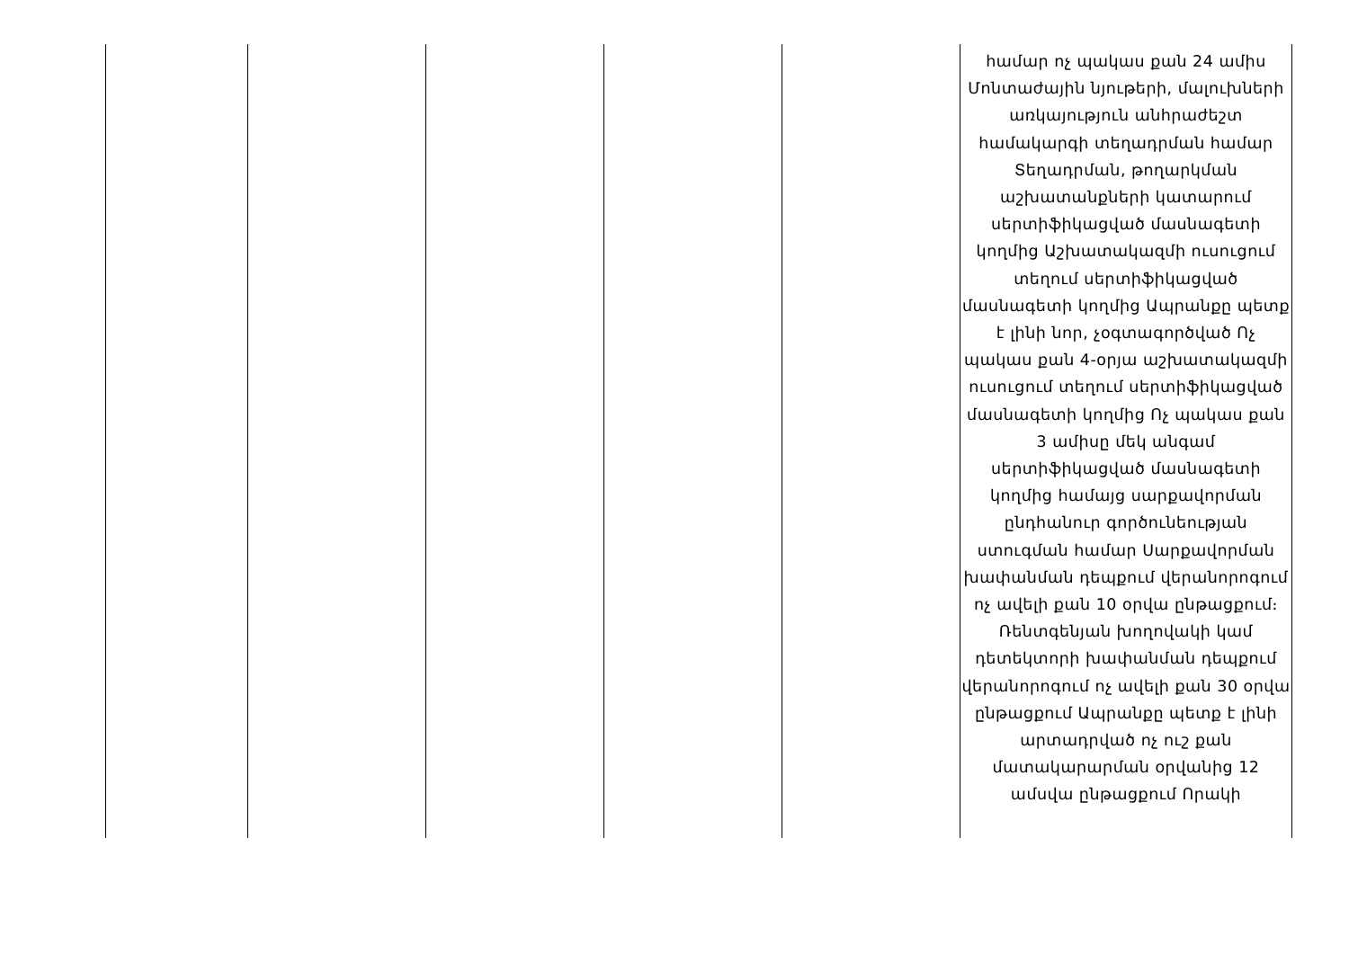| | | | | | համար ոչ պակաս քան 24 ամիս Մոնտաժային նյութերի, մալուխների առկայություն անհրաժեշտ համակարգի տեղադրման համար Տեղադրման, թողարկման աշխատանքների կատարում սերտիֆիկացված մասնագետի կողմից Աշխատակազմի ուսուցում տեղում սերտիֆիկացված մասնագետի կողմից Ապրանքը պետք է լինի նոր, չօգտագործված Ոչ պակաս քան 4-օրյա աշխատակազմի ուսուցում տեղում սերտիֆիկացված մասնագետի կողմից Ոչ պակաս քան 3 ամիսը մեկ անգամ սերտիֆիկացված մասնագետի կողմից համայց սարքավորման ընդհանուր գործունեության ստուգման համար Սարքավորման խափանման դեպքում վերանորոգում ոչ ավելի քան 10 օրվա ընթացքում։ Ռենտգենյան խողովակի կամ դետեկտորի խափանման դեպքում վերանորոգում ոչ ավելի քան 30 օրվա ընթացքում Ապրանքը պետք է լինի արտադրված ոչ ուշ քան մատակարարման օրվանից 12 ամսվա ընթացքում Որակի |